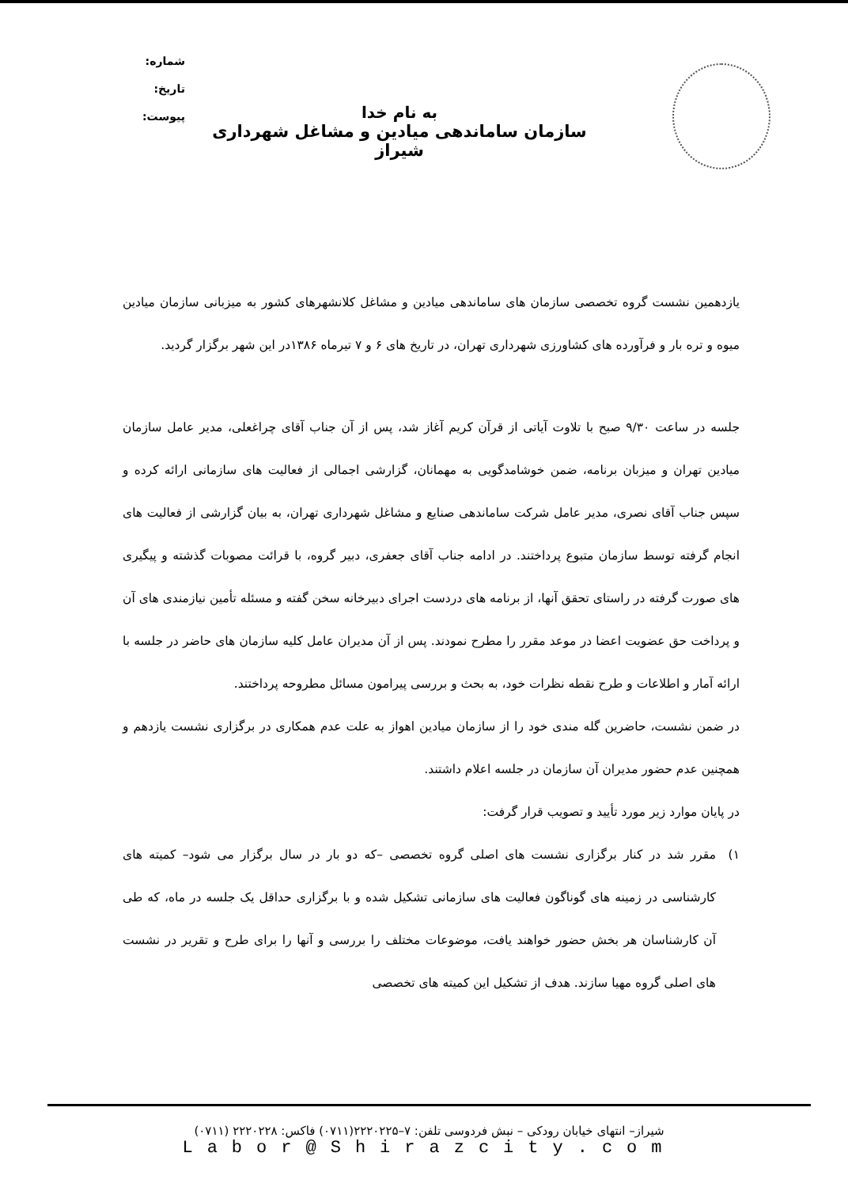شماره:
تاریخ:
پیوست:
به نام خدا
سازمان ساماندهی میادین و مشاغل شهرداری شیراز
یازدهمین نشست گروه تخصصی سازمان های ساماندهی میادین و مشاغل کلانشهرهای کشور به میزبانی سازمان میادین میوه و تره بار و فرآورده های کشاورزی شهرداری تهران، در تاریخ های ۶ و ۷ تیرماه ۱۳۸۶در این شهر برگزار گردید.
جلسه در ساعت ۹/۳۰ صبح با تلاوت آیاتی از قرآن کریم آغاز شد، پس از آن جناب آقای چراغعلی، مدیر عامل سازمان میادین تهران و میزبان برنامه، ضمن خوشامدگویی به مهمانان، گزارشی اجمالی از فعالیت های سازمانی ارائه کرده و سپس جناب آقای نصری، مدیر عامل شرکت ساماندهی صنایع و مشاغل شهرداری تهران، به بیان گزارشی از فعالیت های انجام گرفته توسط سازمان متبوع پرداختند. در ادامه جناب آقای جعفری، دبیر گروه، با قرائت مصوبات گذشته و پیگیری های صورت گرفته در راستای تحقق آنها، از برنامه های دردست اجرای دبیرخانه سخن گفته و مسئله تأمین نیازمندی های آن و پرداخت حق عضویت اعضا در موعد مقرر را مطرح نمودند. پس از آن مدیران عامل کلیه سازمان های حاضر در جلسه با ارائه آمار و اطلاعات و طرح نقطه نظرات خود، به بحث و بررسی پیرامون مسائل مطروحه پرداختند.
در ضمن نشست، حاضرین گله مندی خود را از سازمان میادین اهواز به علت عدم همکاری در برگزاری نشست یازدهم و همچنین عدم حضور مدیران آن سازمان در جلسه اعلام داشتند.
در پایان موارد زیر مورد تأیید و تصویب قرار گرفت:
۱) مقرر شد در کنار برگزاری نشست های اصلی گروه تخصصی –که دو بار در سال برگزار می شود– کمیته های کارشناسی در زمینه های گوناگون فعالیت های سازمانی تشکیل شده و با برگزاری حداقل یک جلسه در ماه، که طی آن کارشناسان هر بخش حضور خواهند یافت، موضوعات مختلف را بررسی و آنها را برای طرح و تقریر در نشست های اصلی گروه مهیا سازند. هدف از تشکیل این کمیته های تخصصی
شیراز– انتهای خیابان رودکی – نبش فردوسی تلفن: ۷–۲۲۲۰۲۲۵(۰۷۱۱) فاکس: ۲۲۲۰۲۲۸ (۰۷۱۱)
Labor@Shirazcity.com